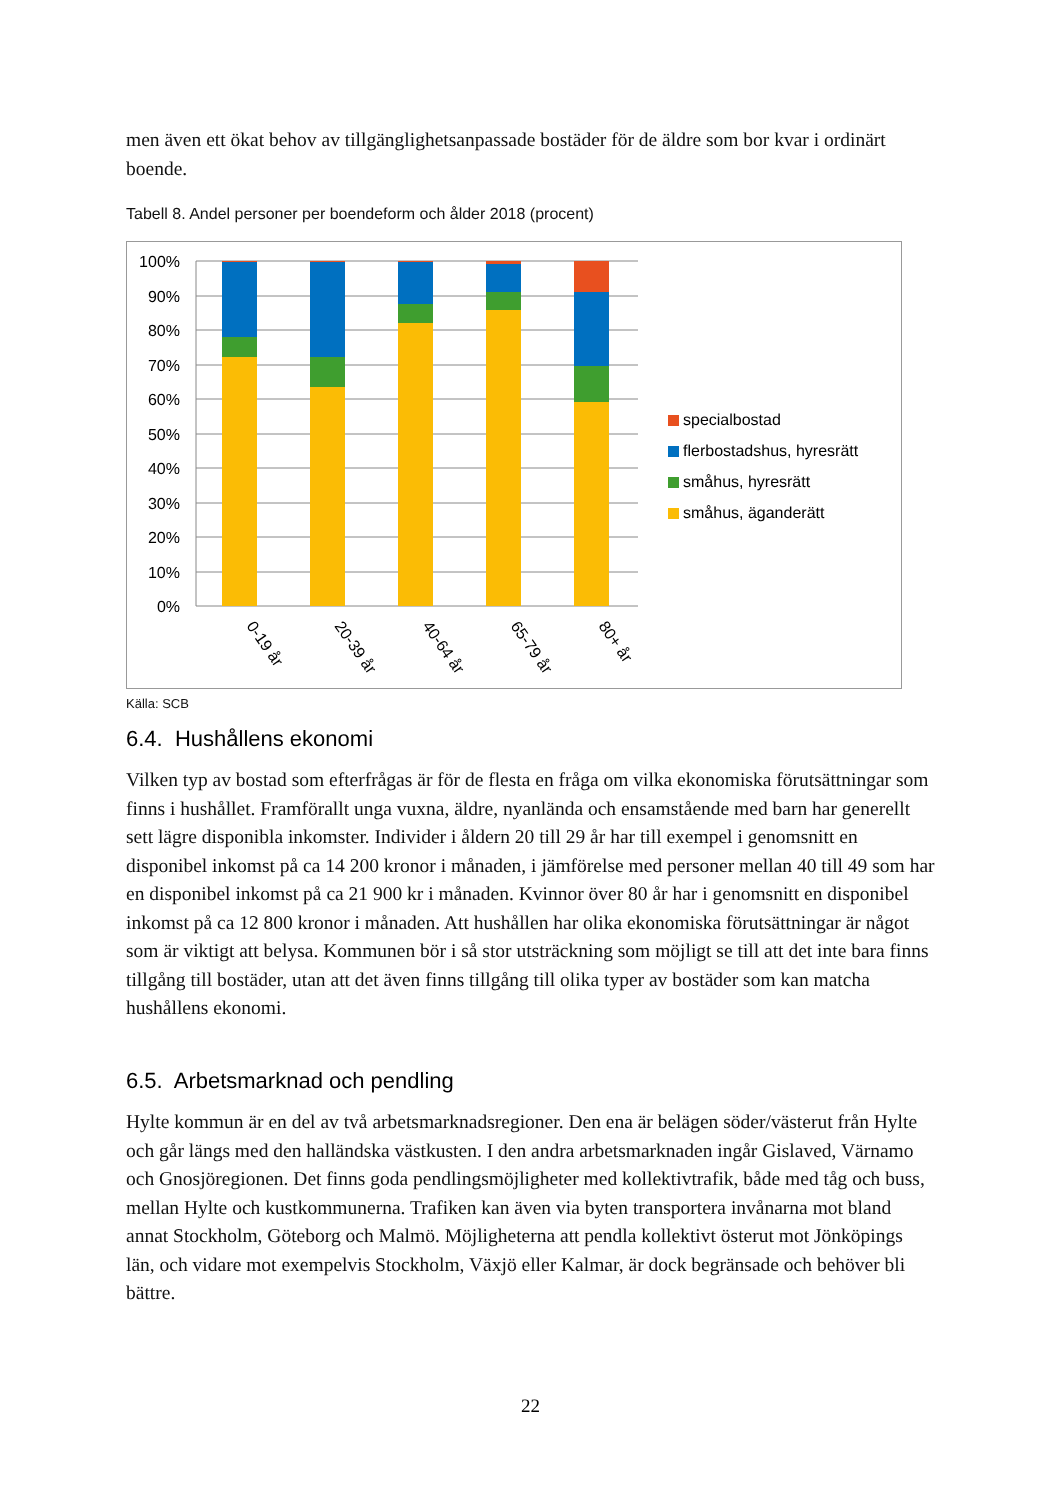men även ett ökat behov av tillgänglighetsanpassade bostäder för de äldre som bor kvar i ordinärt boende.
Tabell 8. Andel personer per boendeform och ålder 2018 (procent)
100%
90%
80%
70%
60%
50%
40%
30%
20%
10%
0%
0-19 år
20-39 år
40-64 år
65-79 år
80+ år
specialbostad
flerbostadshus, hyresrätt
småhus, hyresrätt
småhus, äganderätt
Källa: SCB
6.4. Hushållens ekonomi
Vilken typ av bostad som efterfrågas är för de flesta en fråga om vilka ekonomiska förutsättningar som finns i hushållet. Framförallt unga vuxna, äldre, nyanlända och ensamstående med barn har generellt sett lägre disponibla inkomster. Individer i åldern 20 till 29 år har till exempel i genomsnitt en disponibel inkomst på ca 14 200 kronor i månaden, i jämförelse med personer mellan 40 till 49 som har en disponibel inkomst på ca 21 900 kr i månaden. Kvinnor över 80 år har i genomsnitt en disponibel inkomst på ca 12 800 kronor i månaden. Att hushållen har olika ekonomiska förutsättningar är något som är viktigt att belysa. Kommunen bör i så stor utsträckning som möjligt se till att det inte bara finns tillgång till bostäder, utan att det även finns tillgång till olika typer av bostäder som kan matcha hushållens ekonomi.
6.5. Arbetsmarknad och pendling
Hylte kommun är en del av två arbetsmarknadsregioner. Den ena är belägen söder/västerut från Hylte och går längs med den halländska västkusten. I den andra arbetsmarknaden ingår Gislaved, Värnamo och Gnosjöregionen. Det finns goda pendlingsmöjligheter med kollektivtrafik, både med tåg och buss, mellan Hylte och kustkommunerna. Trafiken kan även via byten transportera invånarna mot bland annat Stockholm, Göteborg och Malmö. Möjligheterna att pendla kollektivt österut mot Jönköpings län, och vidare mot exempelvis Stockholm, Växjö eller Kalmar, är dock begränsade och behöver bli bättre.
22